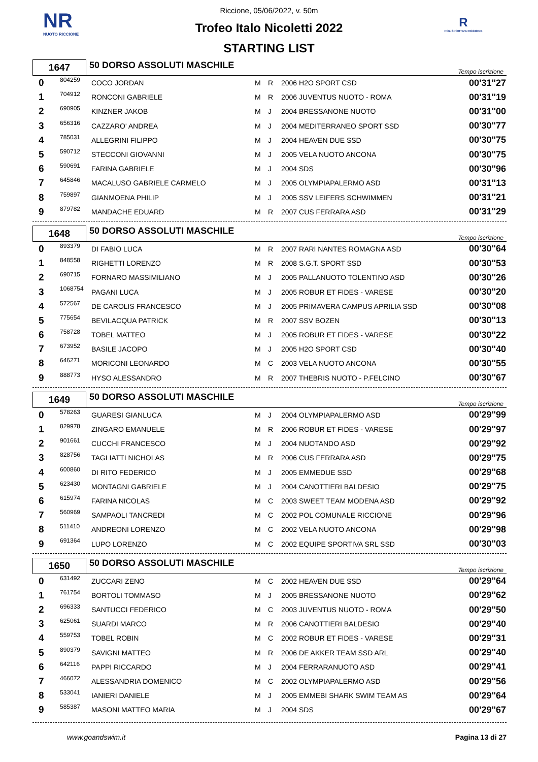NR
NUOTO RICCIONE
R
POLISPORTIVA RICCIONE
Riccione, 05/06/2022, v. 50m
Trofeo Italo Nicoletti 2022
STARTING LIST
| 1647 | 50 DORSO ASSOLUTI MASCHILE | Tempo iscrizione |
| 0 | 804259 | COCO JORDAN | M | R | 2006 H2O SPORT CSD | 00'31"27 |
| 1 | 704912 | RONCONI GABRIELE | M | R | 2006 JUVENTUS NUOTO - ROMA | 00'31"19 |
| 2 | 690905 | KINZNER JAKOB | M | J | 2004 BRESSANONE NUOTO | 00'31"00 |
| 3 | 656316 | CAZZARO' ANDREA | M | J | 2004 MEDITERRANEO SPORT SSD | 00'30"77 |
| 4 | 785031 | ALLEGRINI FILIPPO | M | J | 2004 HEAVEN DUE SSD | 00'30"75 |
| 5 | 590712 | STECCONI GIOVANNI | M | J | 2005 VELA NUOTO ANCONA | 00'30"75 |
| 6 | 590691 | FARINA GABRIELE | M | J | 2004 SDS | 00'30"96 |
| 7 | 645846 | MACALUSO GABRIELE CARMELO | M | J | 2005 OLYMPIAPALERMO ASD | 00'31"13 |
| 8 | 759897 | GIANMOENA PHILIP | M | J | 2005 SSV LEIFERS SCHWIMMEN | 00'31"21 |
| 9 | 879782 | MANDACHE EDUARD | M | R | 2007 CUS FERRARA ASD | 00'31"29 |
| 1648 | 50 DORSO ASSOLUTI MASCHILE | Tempo iscrizione |
| 0 | 893379 | DI FABIO LUCA | M | R | 2007 RARI NANTES ROMAGNA ASD | 00'30"64 |
| 1 | 848558 | RIGHETTI LORENZO | M | R | 2008 S.G.T. SPORT SSD | 00'30"53 |
| 2 | 690715 | FORNARO MASSIMILIANO | M | J | 2005 PALLANUOTO TOLENTINO ASD | 00'30"26 |
| 3 | 1068754 | PAGANI LUCA | M | J | 2005 ROBUR ET FIDES - VARESE | 00'30"20 |
| 4 | 572567 | DE CAROLIS FRANCESCO | M | J | 2005 PRIMAVERA CAMPUS APRILIA SSD | 00'30"08 |
| 5 | 775654 | BEVILACQUA PATRICK | M | R | 2007 SSV BOZEN | 00'30"13 |
| 6 | 758728 | TOBEL MATTEO | M | J | 2005 ROBUR ET FIDES - VARESE | 00'30"22 |
| 7 | 673952 | BASILE JACOPO | M | J | 2005 H2O SPORT CSD | 00'30"40 |
| 8 | 646271 | MORICONI LEONARDO | M | C | 2003 VELA NUOTO ANCONA | 00'30"55 |
| 9 | 888773 | HYSO ALESSANDRO | M | R | 2007 THEBRIS NUOTO - P.FELCINO | 00'30"67 |
| 1649 | 50 DORSO ASSOLUTI MASCHILE | Tempo iscrizione |
| 0 | 578263 | GUARESI GIANLUCA | M | J | 2004 OLYMPIAPALERMO ASD | 00'29"99 |
| 1 | 829978 | ZINGARO EMANUELE | M | R | 2006 ROBUR ET FIDES - VARESE | 00'29"97 |
| 2 | 901661 | CUCCHI FRANCESCO | M | J | 2004 NUOTANDO ASD | 00'29"92 |
| 3 | 828756 | TAGLIATTI NICHOLAS | M | R | 2006 CUS FERRARA ASD | 00'29"75 |
| 4 | 600860 | DI RITO FEDERICO | M | J | 2005 EMMEDUE SSD | 00'29"68 |
| 5 | 623430 | MONTAGNI GABRIELE | M | J | 2004 CANOTTIERI BALDESIO | 00'29"75 |
| 6 | 615974 | FARINA NICOLAS | M | C | 2003 SWEET TEAM MODENA ASD | 00'29"92 |
| 7 | 560969 | SAMPAOLI TANCREDI | M | C | 2002 POL COMUNALE RICCIONE | 00'29"96 |
| 8 | 511410 | ANDREONI LORENZO | M | C | 2002 VELA NUOTO ANCONA | 00'29"98 |
| 9 | 691364 | LUPO LORENZO | M | C | 2002 EQUIPE SPORTIVA SRL SSD | 00'30"03 |
| 1650 | 50 DORSO ASSOLUTI MASCHILE | Tempo iscrizione |
| 0 | 631492 | ZUCCARI ZENO | M | C | 2002 HEAVEN DUE SSD | 00'29"64 |
| 1 | 761754 | BORTOLI TOMMASO | M | J | 2005 BRESSANONE NUOTO | 00'29"62 |
| 2 | 696333 | SANTUCCI FEDERICO | M | C | 2003 JUVENTUS NUOTO - ROMA | 00'29"50 |
| 3 | 625061 | SUARDI MARCO | M | R | 2006 CANOTTIERI BALDESIO | 00'29"40 |
| 4 | 559753 | TOBEL ROBIN | M | C | 2002 ROBUR ET FIDES - VARESE | 00'29"31 |
| 5 | 890379 | SAVIGNI MATTEO | M | R | 2006 DE AKKER TEAM SSD ARL | 00'29"40 |
| 6 | 642116 | PAPPI RICCARDO | M | J | 2004 FERRARANUOTO ASD | 00'29"41 |
| 7 | 466072 | ALESSANDRIA DOMENICO | M | C | 2002 OLYMPIAPALERMO ASD | 00'29"56 |
| 8 | 533041 | IANIERI DANIELE | M | J | 2005 EMMEBI SHARK SWIM TEAM AS | 00'29"64 |
| 9 | 585387 | MASONI MATTEO MARIA | M | J | 2004 SDS | 00'29"67 |
www.goandswim.it Pagina 13 di 27